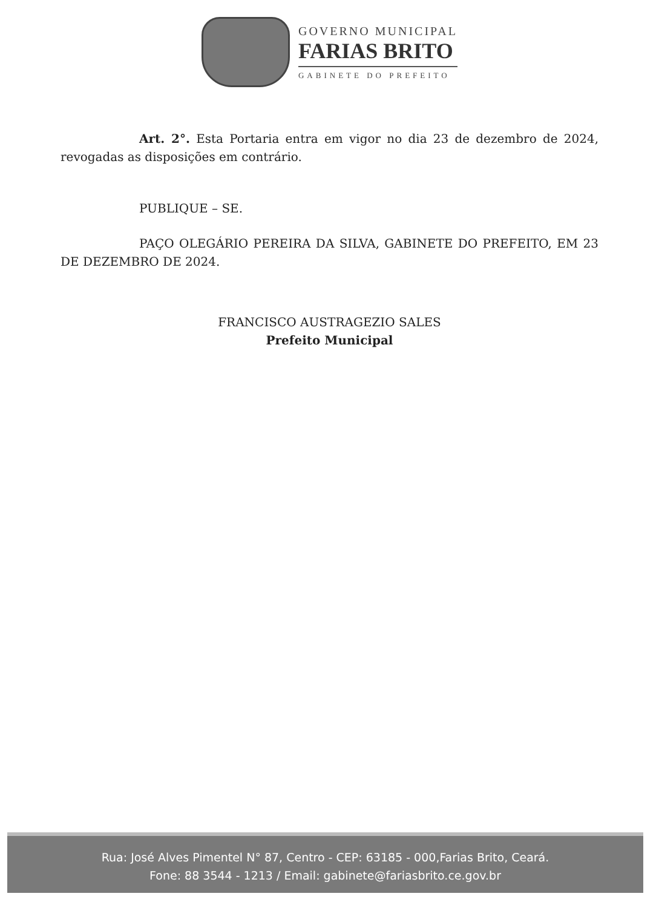GOVERNO MUNICIPAL
FARIAS BRITO
GABINETE DO PREFEITO
Art. 2°. Esta Portaria entra em vigor no dia 23 de dezembro de 2024, revogadas as disposições em contrário.
PUBLIQUE – SE.
PAÇO OLEGÁRIO PEREIRA DA SILVA, GABINETE DO PREFEITO, EM 23 DE DEZEMBRO DE 2024.
FRANCISCO AUSTRAGEZIO SALES
Prefeito Municipal
Rua: José Alves Pimentel N° 87, Centro - CEP: 63185 - 000,Farias Brito, Ceará.
Fone: 88 3544 - 1213 / Email: gabinete@fariasbrito.ce.gov.br